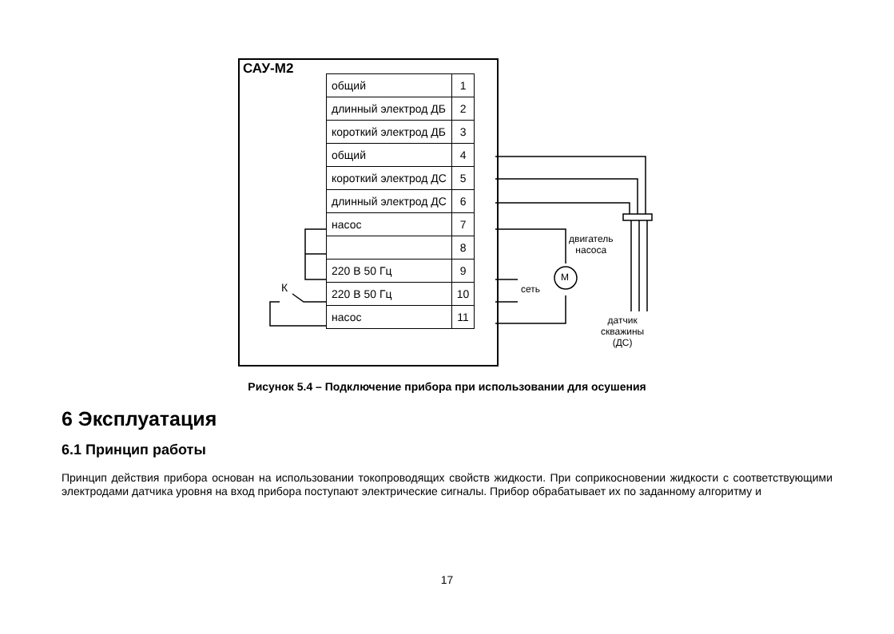САУ-М2
| общий | 1 |
| длинный электрод ДБ | 2 |
| короткий электрод ДБ | 3 |
| общий | 4 |
| короткий электрод ДС | 5 |
| длинный электрод ДС | 6 |
| насос | 7 |
| | 8 |
| 220 В 50 Гц | 9 |
| 220 В 50 Гц | 10 |
| насос | 11 |
двигатель
насоса
М
сеть
К
датчик
скважины
(ДС)
Рисунок 5.4 – Подключение прибора при использовании для осушения
6 Эксплуатация
6.1 Принцип работы
Принцип действия прибора основан на использовании токопроводящих свойств жидкости. При соприкосновении жидкости с соответствующими электродами датчика уровня на вход прибора поступают электрические сигналы. Прибор обрабатывает их по заданному алгоритму и
17